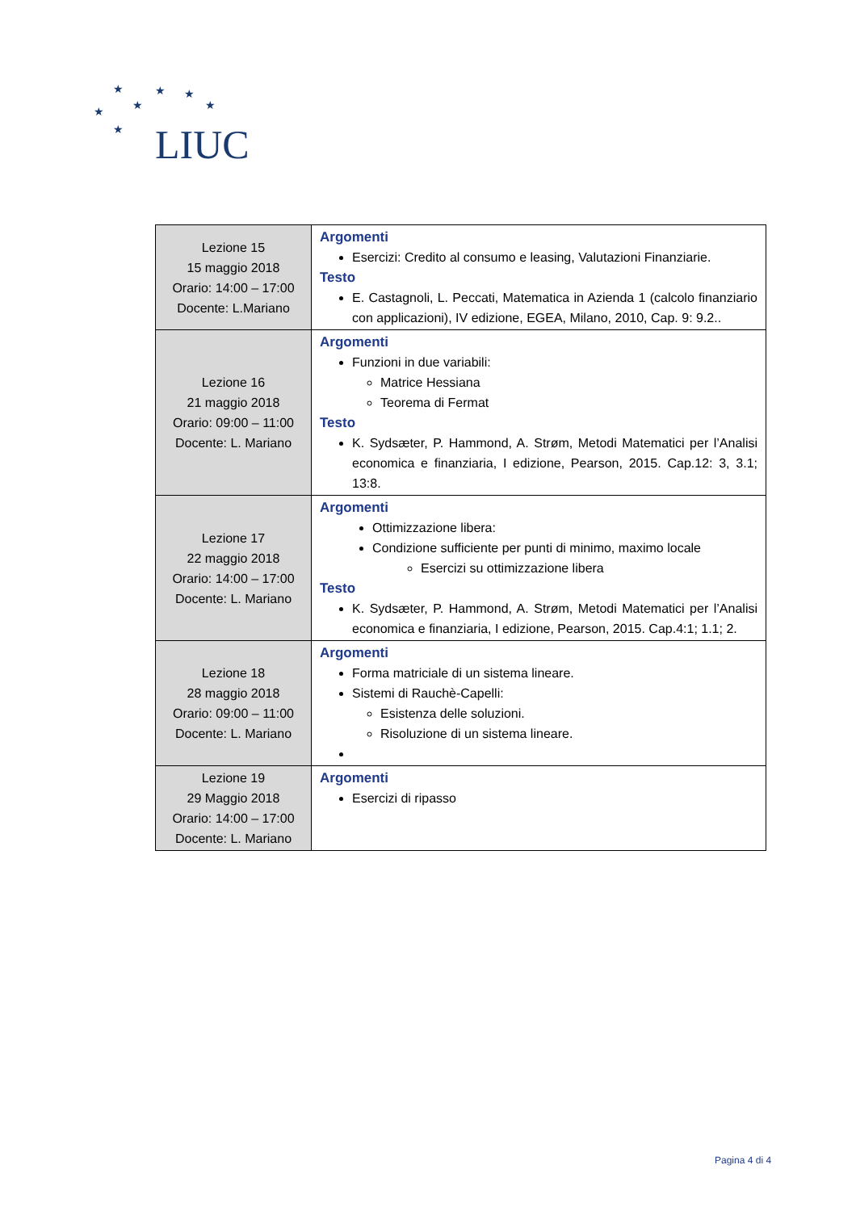★ ★ ★
★ ★ ★
★ LIUC
| Lezione 15 15 maggio 2018 Orario: 14:00 – 17:00 Docente: L.Mariano | Argomenti Esercizi: Credito al consumo e leasing, Valutazioni Finanziarie. Testo E. Castagnoli, L. Peccati, Matematica in Azienda 1 (calcolo finanziario con applicazioni), IV edizione, EGEA, Milano, 2010, Cap. 9: 9.2.. |
| Lezione 16 21 maggio 2018 Orario: 09:00 – 11:00 Docente: L. Mariano | Argomenti Funzioni in due variabili: Matrice Hessiana Teorema di Fermat Testo K. Sydsæter, P. Hammond, A. Strøm, Metodi Matematici per l’Analisi economica e finanziaria, I edizione, Pearson, 2015. Cap.12: 3, 3.1; 13:8. |
| Lezione 17 22 maggio 2018 Orario: 14:00 – 17:00 Docente: L. Mariano | Argomenti Ottimizzazione libera: Condizione sufficiente per punti di minimo, maximo locale Esercizi su ottimizzazione libera Testo K. Sydsæter, P. Hammond, A. Strøm, Metodi Matematici per l’Analisi economica e finanziaria, I edizione, Pearson, 2015. Cap.4:1; 1.1; 2. |
| Lezione 18 28 maggio 2018 Orario: 09:00 – 11:00 Docente: L. Mariano | Argomenti Forma matriciale di un sistema lineare. Sistemi di Rauchè-Capelli: Esistenza delle soluzioni. Risoluzione di un sistema lineare. |
| Lezione 19 29 Maggio 2018 Orario: 14:00 – 17:00 Docente: L. Mariano | Argomenti Esercizi di ripasso |
Pagina 4 di 4